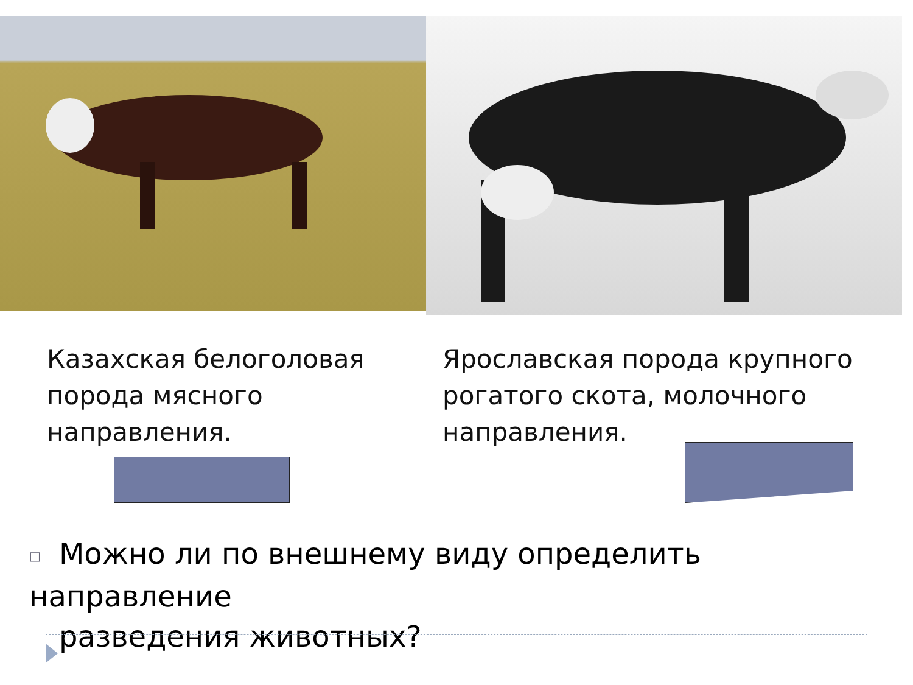Казахская белоголовая
порода мясного
направления.
Ярославская порода крупного
рогатого скота, молочного
направления.
□ Можно ли по внешнему виду определить направление
□ разведения животных?